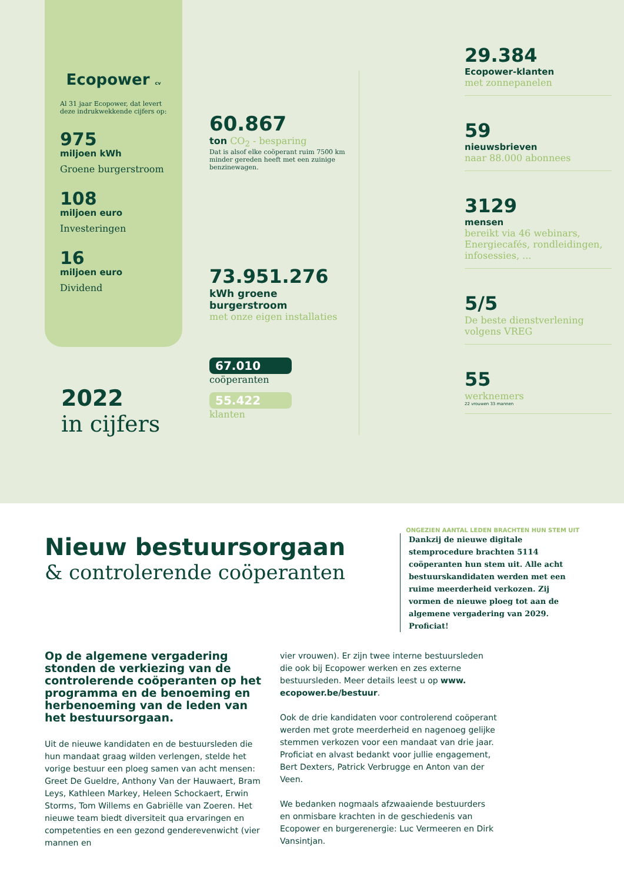Ecopower cv
Al 31 jaar Ecopower, dat levert deze indrukwekkende cijfers op:
975
miljoen kWh
Groene burgerstroom
108
miljoen euro
Investeringen
16
miljoen euro
Dividend
2022
in cijfers
60.867
ton CO<sub>2</sub> - besparing
Dat is alsof elke coöperant ruim 7500 km minder gereden heeft met een zuinige benzinewagen.
73.951.276
kWh groene burgerstroom
met onze eigen installaties
67.010
coöperanten
55.422
klanten
29.384
Ecopower-klanten
met zonnepanelen
59
nieuwsbrieven
naar 88.000 abonnees
3129
mensen
bereikt via 46 webinars, Energiecafés, rondleidingen, infosessies, ...
5/5
De beste dienstverlening volgens VREG
55
werknemers
22 vrouwen 33 mannen
ONGEZIEN AANTAL LEDEN BRACHTEN HUN STEM UIT
Nieuw bestuursorgaan
& controlerende coöperanten
Dankzij de nieuwe digitale stemprocedure brachten 5114 coöperanten hun stem uit. Alle acht bestuurskandidaten werden met een ruime meerderheid verkozen. Zij vormen de nieuwe ploeg tot aan de algemene vergadering van 2029. Proficiat!
Op de algemene vergadering stonden de verkiezing van de controlerende coöperanten op het programma en de benoeming en herbenoeming van de leden van het bestuursorgaan.
Uit de nieuwe kandidaten en de bestuursleden die hun mandaat graag wilden verlengen, stelde het vorige bestuur een ploeg samen van acht mensen: Greet De Gueldre, Anthony Van der Hauwaert, Bram Leys, Kathleen Markey, Heleen Schockaert, Erwin Storms, Tom Willems en Gabriëlle van Zoeren. Het nieuwe team biedt diversiteit qua ervaringen en competenties en een gezond genderevenwicht (vier mannen en
vier vrouwen). Er zijn twee interne bestuursleden die ook bij Ecopower werken en zes externe bestuursleden. Meer details leest u op www. ecopower.be/bestuur.
Ook de drie kandidaten voor controlerend coöperant werden met grote meerderheid en nagenoeg gelijke stemmen verkozen voor een mandaat van drie jaar. Proficiat en alvast bedankt voor jullie engagement, Bert Dexters, Patrick Verbrugge en Anton van der Veen.
We bedanken nogmaals afzwaaiende bestuurders en onmisbare krachten in de geschiedenis van Ecopower en burgerenergie: Luc Vermeeren en Dirk Vansintjan.